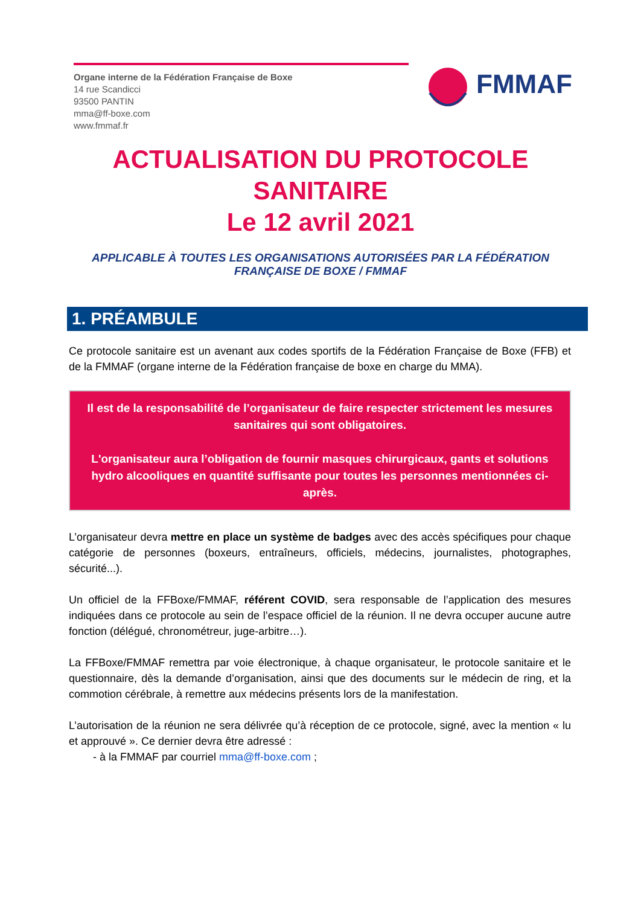Organe interne de la Fédération Française de Boxe
14 rue Scandicci
93500 PANTIN
mma@ff-boxe.com
www.fmmaf.fr
FMMAF
ACTUALISATION DU PROTOCOLE
SANITAIRE
Le 12 avril 2021
APPLICABLE À TOUTES LES ORGANISATIONS AUTORISÉES PAR LA FÉDÉRATION FRANÇAISE DE BOXE / FMMAF
1. PRÉAMBULE
Ce protocole sanitaire est un avenant aux codes sportifs de la Fédération Française de Boxe (FFB) et de la FMMAF (organe interne de la Fédération française de boxe en charge du MMA).
Il est de la responsabilité de l’organisateur de faire respecter strictement les mesures sanitaires qui sont obligatoires.
L'organisateur aura l’obligation de fournir masques chirurgicaux, gants et solutions hydro alcooliques en quantité suffisante pour toutes les personnes mentionnées ci-après.
L’organisateur devra mettre en place un système de badges avec des accès spécifiques pour chaque catégorie de personnes (boxeurs, entraîneurs, officiels, médecins, journalistes, photographes, sécurité...).
Un officiel de la FFBoxe/FMMAF, référent COVID, sera responsable de l’application des mesures indiquées dans ce protocole au sein de l’espace officiel de la réunion. Il ne devra occuper aucune autre fonction (délégué, chronométreur, juge-arbitre…).
La FFBoxe/FMMAF remettra par voie électronique, à chaque organisateur, le protocole sanitaire et le questionnaire, dès la demande d’organisation, ainsi que des documents sur le médecin de ring, et la commotion cérébrale, à remettre aux médecins présents lors de la manifestation.
L’autorisation de la réunion ne sera délivrée qu’à réception de ce protocole, signé, avec la mention « lu et approuvé ». Ce dernier devra être adressé :
- à la FMMAF par courriel mma@ff-boxe.com ;